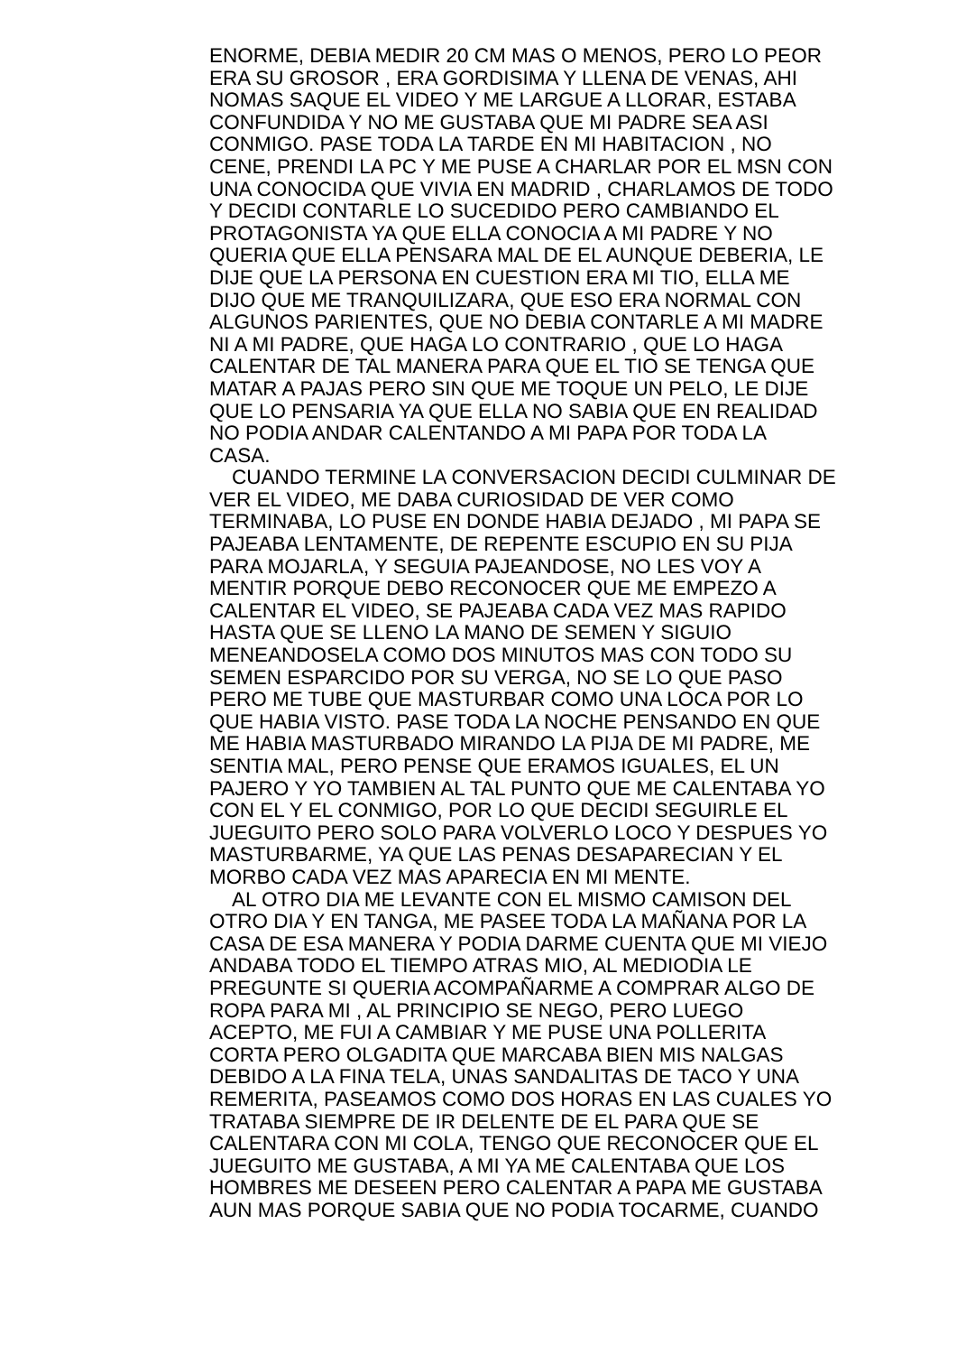ENORME, DEBIA MEDIR 20 CM MAS O MENOS, PERO LO PEOR
ERA SU GROSOR , ERA GORDISIMA Y LLENA DE VENAS, AHI
NOMAS SAQUE EL VIDEO Y ME LARGUE A LLORAR, ESTABA
CONFUNDIDA Y NO ME GUSTABA QUE MI PADRE SEA ASI
CONMIGO. PASE TODA LA TARDE EN MI HABITACION , NO
CENE, PRENDI LA PC Y ME PUSE A CHARLAR POR EL MSN CON
UNA CONOCIDA QUE VIVIA EN MADRID , CHARLAMOS DE TODO
Y DECIDI CONTARLE LO SUCEDIDO PERO CAMBIANDO EL
PROTAGONISTA YA QUE ELLA CONOCIA A MI PADRE Y NO
QUERIA QUE ELLA PENSARA MAL DE EL AUNQUE DEBERIA, LE
DIJE QUE LA PERSONA EN CUESTION ERA MI TIO, ELLA ME
DIJO QUE ME TRANQUILIZARA, QUE ESO ERA NORMAL CON
ALGUNOS PARIENTES, QUE NO DEBIA CONTARLE A MI MADRE
NI A MI PADRE, QUE HAGA LO CONTRARIO , QUE LO HAGA
CALENTAR DE TAL MANERA PARA QUE EL TIO SE TENGA QUE
MATAR A PAJAS PERO SIN QUE ME TOQUE UN PELO, LE DIJE
QUE LO PENSARIA YA QUE ELLA NO SABIA QUE EN REALIDAD
NO PODIA ANDAR CALENTANDO A MI PAPA POR TODA LA
CASA.
CUANDO TERMINE LA CONVERSACION DECIDI CULMINAR DE
VER EL VIDEO, ME DABA CURIOSIDAD DE VER COMO
TERMINABA, LO PUSE EN DONDE HABIA DEJADO , MI PAPA SE
PAJEABA LENTAMENTE, DE REPENTE ESCUPIO EN SU PIJA
PARA MOJARLA, Y SEGUIA PAJEANDOSE, NO LES VOY A
MENTIR PORQUE DEBO RECONOCER QUE ME EMPEZO A
CALENTAR EL VIDEO, SE PAJEABA CADA VEZ MAS RAPIDO
HASTA QUE SE LLENO LA MANO DE SEMEN Y SIGUIO
MENEANDOSELA COMO DOS MINUTOS MAS CON TODO SU
SEMEN ESPARCIDO POR SU VERGA, NO SE LO QUE PASO
PERO ME TUBE QUE MASTURBAR COMO UNA LOCA POR LO
QUE HABIA VISTO. PASE TODA LA NOCHE PENSANDO EN QUE
ME HABIA MASTURBADO MIRANDO LA PIJA DE MI PADRE, ME
SENTIA MAL, PERO PENSE QUE ERAMOS IGUALES, EL UN
PAJERO Y YO TAMBIEN AL TAL PUNTO QUE ME CALENTABA YO
CON EL Y EL CONMIGO, POR LO QUE DECIDI SEGUIRLE EL
JUEGUITO PERO SOLO PARA VOLVERLO LOCO Y DESPUES YO
MASTURBARME, YA QUE LAS PENAS DESAPARECIAN Y EL
MORBO CADA VEZ MAS APARECIA EN MI MENTE.
AL OTRO DIA ME LEVANTE CON EL MISMO CAMISON DEL
OTRO DIA Y EN TANGA, ME PASEE TODA LA MAÑANA POR LA
CASA DE ESA MANERA Y PODIA DARME CUENTA QUE MI VIEJO
ANDABA TODO EL TIEMPO ATRAS MIO, AL MEDIODIA LE
PREGUNTE SI QUERIA ACOMPAÑARME A COMPRAR ALGO DE
ROPA PARA MI , AL PRINCIPIO SE NEGO, PERO LUEGO
ACEPTO, ME FUI A CAMBIAR Y ME PUSE UNA POLLERITA
CORTA PERO OLGADITA QUE MARCABA BIEN MIS NALGAS
DEBIDO A LA FINA TELA, UNAS SANDALITAS DE TACO Y UNA
REMERITA, PASEAMOS COMO DOS HORAS EN LAS CUALES YO
TRATABA SIEMPRE DE IR DELENTE DE EL PARA QUE SE
CALENTARA CON MI COLA, TENGO QUE RECONOCER QUE EL
JUEGUITO ME GUSTABA, A MI YA ME CALENTABA QUE LOS
HOMBRES ME DESEEN PERO CALENTAR A PAPA ME GUSTABA
AUN MAS PORQUE SABIA QUE NO PODIA TOCARME, CUANDO